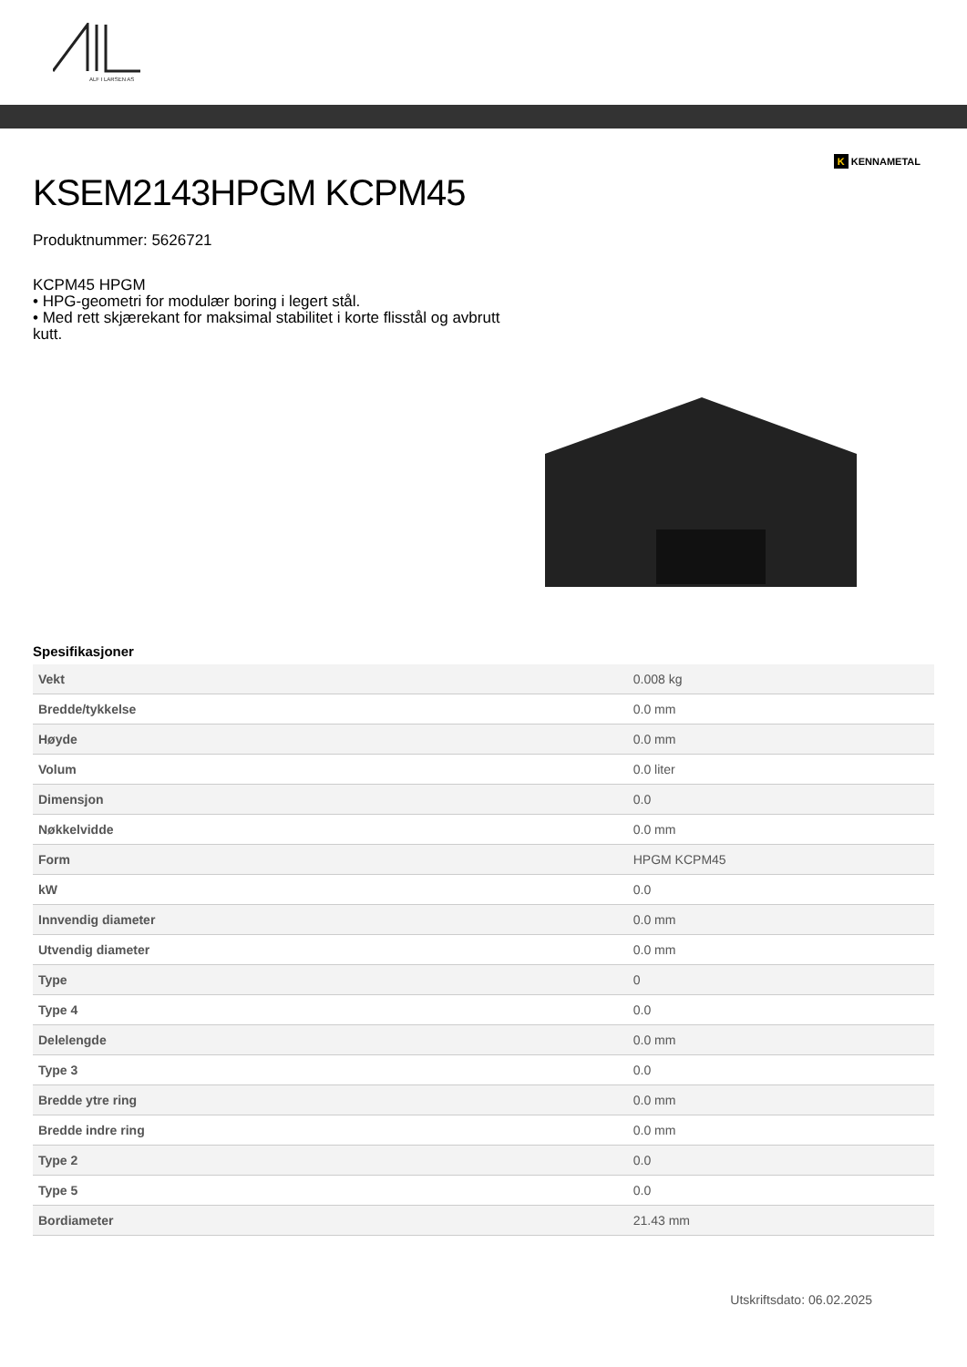ALF I LARSEN AS
K KENNAMETAL
KSEM2143HPGM KCPM45
Produktnummer: 5626721
KCPM45 HPGM
• HPG-geometri for modulær boring i legert stål.
• Med rett skjærekant for maksimal stabilitet i korte flisstål og avbrutt kutt.
Spesifikasjoner
| Vekt | 0.008 kg |
| Bredde/tykkelse | 0.0 mm |
| Høyde | 0.0 mm |
| Volum | 0.0 liter |
| Dimensjon | 0.0 |
| Nøkkelvidde | 0.0 mm |
| Form | HPGM KCPM45 |
| kW | 0.0 |
| Innvendig diameter | 0.0 mm |
| Utvendig diameter | 0.0 mm |
| Type | 0 |
| Type 4 | 0.0 |
| Delelengde | 0.0 mm |
| Type 3 | 0.0 |
| Bredde ytre ring | 0.0 mm |
| Bredde indre ring | 0.0 mm |
| Type 2 | 0.0 |
| Type 5 | 0.0 |
| Bordiameter | 21.43 mm |
Utskriftsdato: 06.02.2025